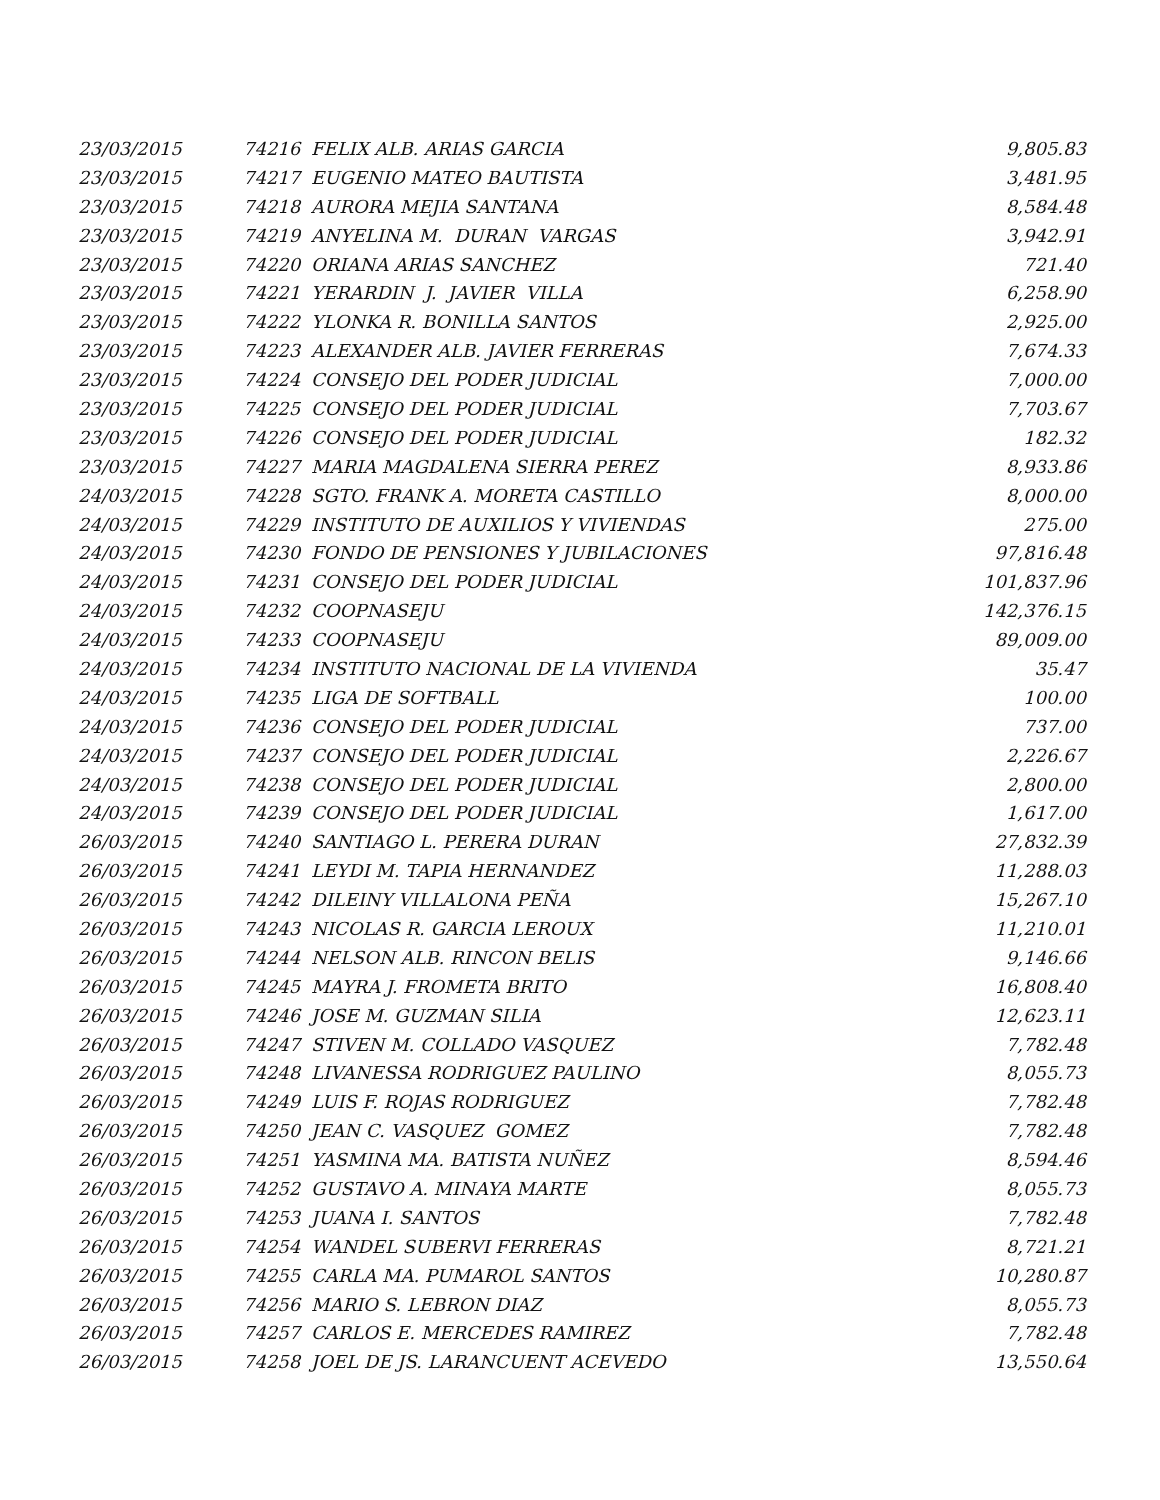| 23/03/2015 | 74216 | FELIX ALB. ARIAS GARCIA | 9,805.83 |
| 23/03/2015 | 74217 | EUGENIO MATEO BAUTISTA | 3,481.95 |
| 23/03/2015 | 74218 | AURORA MEJIA SANTANA | 8,584.48 |
| 23/03/2015 | 74219 | ANYELINA M. DURAN VARGAS | 3,942.91 |
| 23/03/2015 | 74220 | ORIANA ARIAS SANCHEZ | 721.40 |
| 23/03/2015 | 74221 | YERARDIN J. JAVIER VILLA | 6,258.90 |
| 23/03/2015 | 74222 | YLONKA R. BONILLA SANTOS | 2,925.00 |
| 23/03/2015 | 74223 | ALEXANDER ALB. JAVIER FERRERAS | 7,674.33 |
| 23/03/2015 | 74224 | CONSEJO DEL PODER JUDICIAL | 7,000.00 |
| 23/03/2015 | 74225 | CONSEJO DEL PODER JUDICIAL | 7,703.67 |
| 23/03/2015 | 74226 | CONSEJO DEL PODER JUDICIAL | 182.32 |
| 23/03/2015 | 74227 | MARIA MAGDALENA SIERRA PEREZ | 8,933.86 |
| 24/03/2015 | 74228 | SGTO. FRANK A. MORETA CASTILLO | 8,000.00 |
| 24/03/2015 | 74229 | INSTITUTO DE AUXILIOS Y VIVIENDAS | 275.00 |
| 24/03/2015 | 74230 | FONDO DE PENSIONES Y JUBILACIONES | 97,816.48 |
| 24/03/2015 | 74231 | CONSEJO DEL PODER JUDICIAL | 101,837.96 |
| 24/03/2015 | 74232 | COOPNASEJU | 142,376.15 |
| 24/03/2015 | 74233 | COOPNASEJU | 89,009.00 |
| 24/03/2015 | 74234 | INSTITUTO NACIONAL DE LA VIVIENDA | 35.47 |
| 24/03/2015 | 74235 | LIGA DE SOFTBALL | 100.00 |
| 24/03/2015 | 74236 | CONSEJO DEL PODER JUDICIAL | 737.00 |
| 24/03/2015 | 74237 | CONSEJO DEL PODER JUDICIAL | 2,226.67 |
| 24/03/2015 | 74238 | CONSEJO DEL PODER JUDICIAL | 2,800.00 |
| 24/03/2015 | 74239 | CONSEJO DEL PODER JUDICIAL | 1,617.00 |
| 26/03/2015 | 74240 | SANTIAGO L. PERERA DURAN | 27,832.39 |
| 26/03/2015 | 74241 | LEYDI M. TAPIA HERNANDEZ | 11,288.03 |
| 26/03/2015 | 74242 | DILEINY VILLALONA PEÑA | 15,267.10 |
| 26/03/2015 | 74243 | NICOLAS R. GARCIA LEROUX | 11,210.01 |
| 26/03/2015 | 74244 | NELSON ALB. RINCON BELIS | 9,146.66 |
| 26/03/2015 | 74245 | MAYRA J. FROMETA BRITO | 16,808.40 |
| 26/03/2015 | 74246 | JOSE M. GUZMAN SILIA | 12,623.11 |
| 26/03/2015 | 74247 | STIVEN M. COLLADO VASQUEZ | 7,782.48 |
| 26/03/2015 | 74248 | LIVANESSA RODRIGUEZ PAULINO | 8,055.73 |
| 26/03/2015 | 74249 | LUIS F. ROJAS RODRIGUEZ | 7,782.48 |
| 26/03/2015 | 74250 | JEAN C. VASQUEZ GOMEZ | 7,782.48 |
| 26/03/2015 | 74251 | YASMINA MA. BATISTA NUÑEZ | 8,594.46 |
| 26/03/2015 | 74252 | GUSTAVO A. MINAYA MARTE | 8,055.73 |
| 26/03/2015 | 74253 | JUANA I. SANTOS | 7,782.48 |
| 26/03/2015 | 74254 | WANDEL SUBERVI FERRERAS | 8,721.21 |
| 26/03/2015 | 74255 | CARLA MA. PUMAROL SANTOS | 10,280.87 |
| 26/03/2015 | 74256 | MARIO S. LEBRON DIAZ | 8,055.73 |
| 26/03/2015 | 74257 | CARLOS E. MERCEDES RAMIREZ | 7,782.48 |
| 26/03/2015 | 74258 | JOEL DE JS. LARANCUENT ACEVEDO | 13,550.64 |